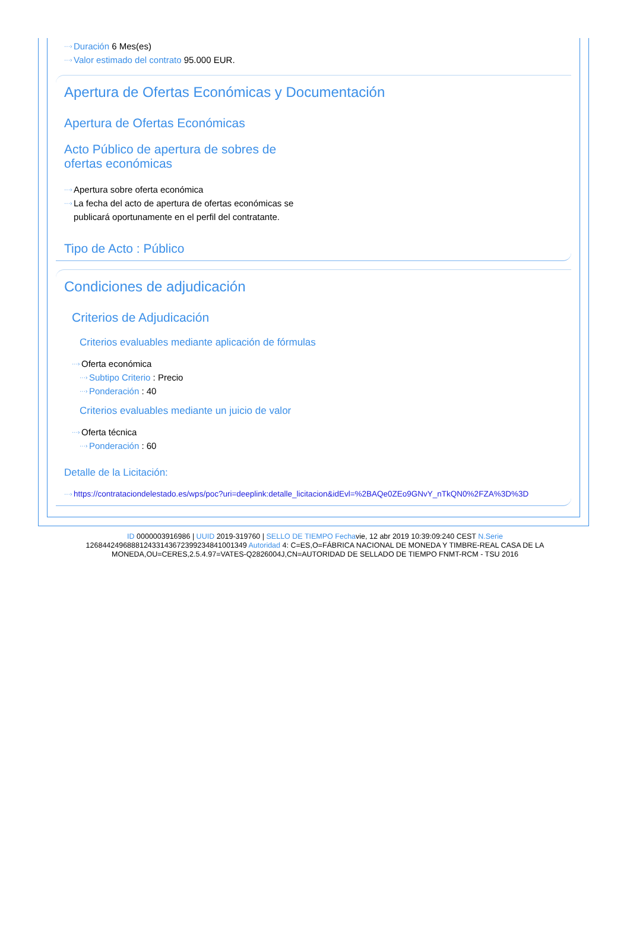···› Duración 6 Mes(es)
···› Valor estimado del contrato 95.000 EUR.
Apertura de Ofertas Económicas y Documentación
Apertura de Ofertas Económicas
Acto Público de apertura de sobres de ofertas económicas
···› Apertura sobre oferta económica
···› La fecha del acto de apertura de ofertas económicas se publicará oportunamente en el perfil del contratante.
Tipo de Acto : Público
Condiciones de adjudicación
Criterios de Adjudicación
Criterios evaluables mediante aplicación de fórmulas
···› Oferta económica
···› Subtipo Criterio : Precio
···› Ponderación : 40
Criterios evaluables mediante un juicio de valor
···› Oferta técnica
···› Ponderación : 60
Detalle de la Licitación:
···› https://contrataciondelestado.es/wps/poc?uri=deeplink:detalle_licitacion&idEvl=%2BAQe0ZEo9GNvY_nTkQN0%2FZA%3D%3D
ID 0000003916986 | UUID 2019-319760 | SELLO DE TIEMPO Fechavie, 12 abr 2019 10:39:09:240 CEST N.Serie 126844249688812433143672399234841001349 Autoridad 4: C=ES,O=FÁBRICA NACIONAL DE MONEDA Y TIMBRE-REAL CASA DE LA MONEDA,OU=CERES,2.5.4.97=VATES-Q2826004J,CN=AUTORIDAD DE SELLADO DE TIEMPO FNMT-RCM - TSU 2016